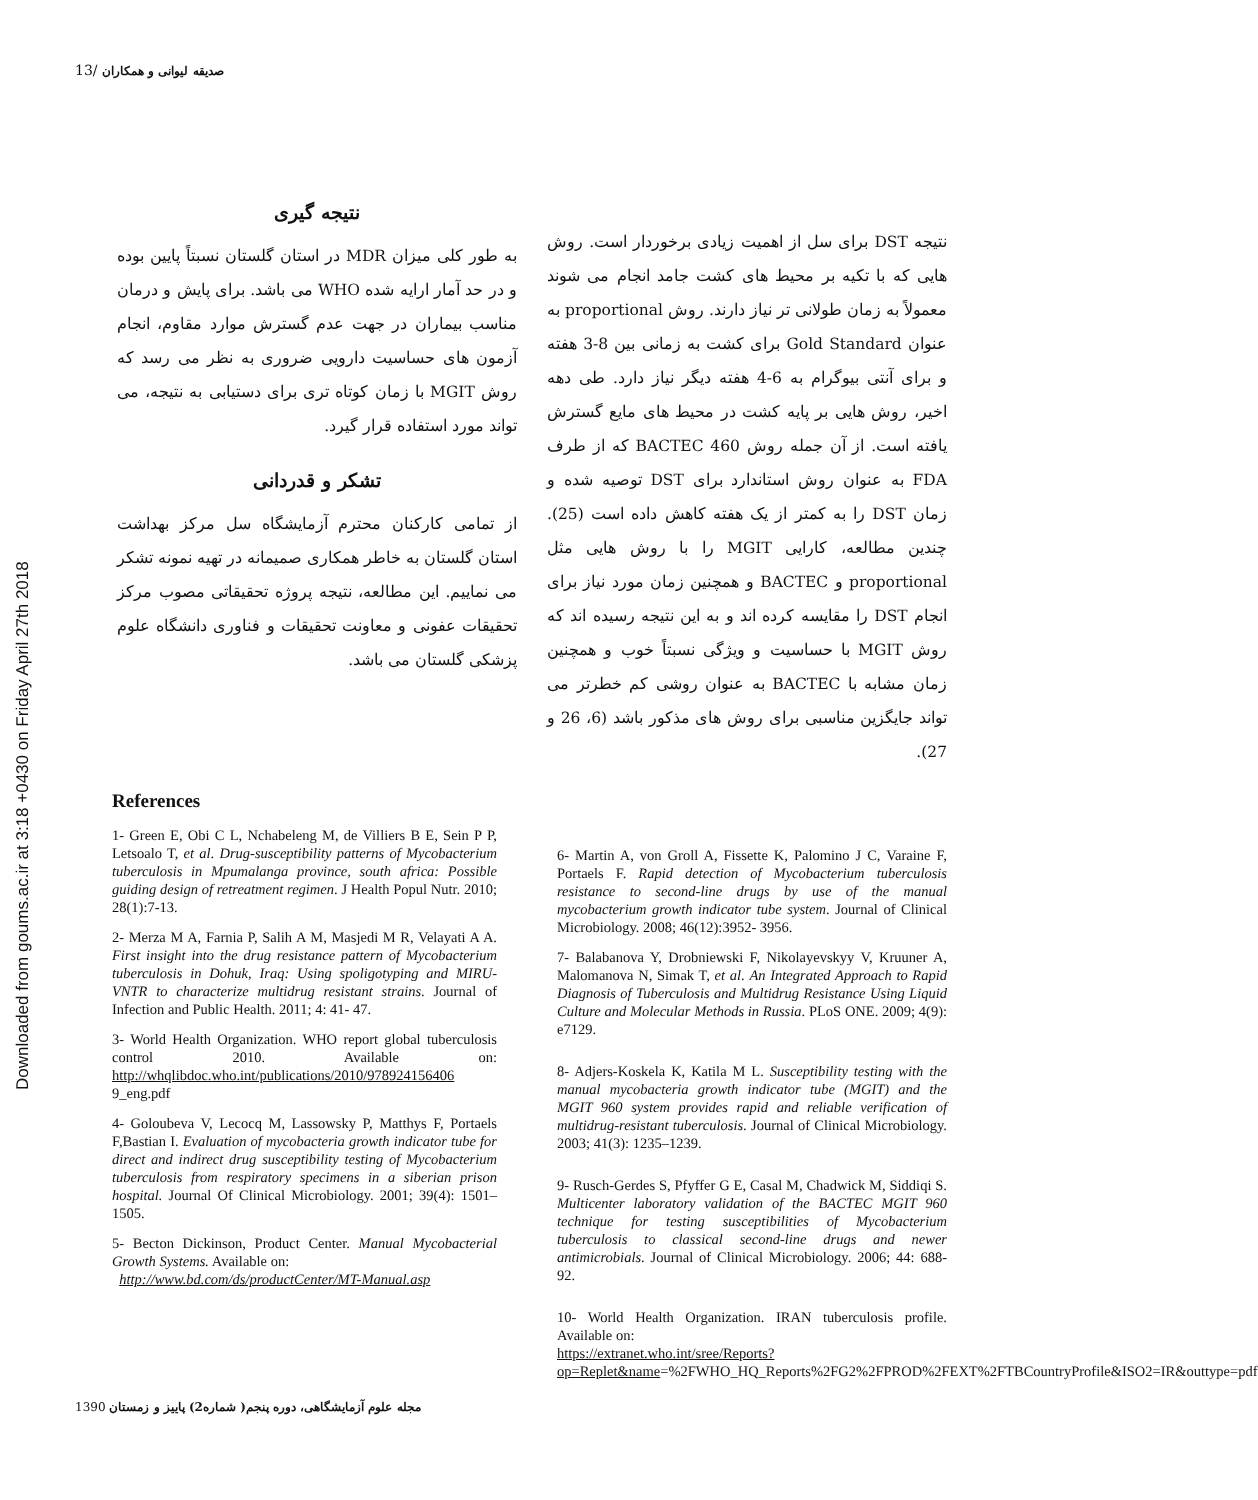Downloaded from goums.ac.ir at 3:18 +0430 on Friday April 27th 2018
13/ صدیقه لیوانی و همکاران
نتیجه DST برای سل از اهمیت زیادی برخوردار است. روش هایی که با تکیه بر محیط های کشت جامد انجام می شوند معمولاً به زمان طولانی تر نیاز دارند. روش proportional به عنوان Gold Standard برای کشت به زمانی بین 8-3 هفته و برای آنتی بیوگرام به 6-4 هفته دیگر نیاز دارد. طی دهه اخیر، روش هایی بر پایه کشت در محیط های مایع گسترش یافته است. از آن جمله روش BACTEC 460 که از طرف FDA به عنوان روش استاندارد برای DST توصیه شده و زمان DST را به کمتر از یک هفته کاهش داده است (25). چندین مطالعه، کارایی MGIT را با روش هایی مثل proportional و BACTEC و همچنین زمان مورد نیاز برای انجام DST را مقایسه کرده اند و به این نتیجه رسیده اند که روش MGIT با حساسیت و ویژگی نسبتاً خوب و همچنین زمان مشابه با BACTEC به عنوان روشی کم خطرتر می تواند جایگزین مناسبی برای روش های مذکور باشد (6، 26 و 27).
نتیجه گیری
به طور کلی میزان MDR در استان گلستان نسبتاً پایین بوده و در حد آمار ارایه شده WHO می باشد. برای پایش و درمان مناسب بیماران در جهت عدم گسترش موارد مقاوم، انجام آزمون های حساسیت دارویی ضروری به نظر می رسد که روش MGIT با زمان کوتاه تری برای دستیابی به نتیجه، می تواند مورد استفاده قرار گیرد.
تشکر و قدردانی
از تمامی کارکنان محترم آزمایشگاه سل مرکز بهداشت استان گلستان به خاطر همکاری صمیمانه در تهیه نمونه تشکر می نماییم. این مطالعه، نتیجه پروژه تحقیقاتی مصوب مرکز تحقیقات عفونی و معاونت تحقیقات و فناوری دانشگاه علوم پزشکی گلستان می باشد.
References
1- Green E, Obi C L, Nchabeleng M, de Villiers B E, Sein P P, Letsoalo T, et al. Drug-susceptibility patterns of Mycobacterium tuberculosis in Mpumalanga province, south africa: Possible guiding design of retreatment regimen. J Health Popul Nutr. 2010; 28(1):7-13.
2- Merza M A, Farnia P, Salih A M, Masjedi M R, Velayati A A. First insight into the drug resistance pattern of Mycobacterium tuberculosis in Dohuk, Iraq: Using spoligotyping and MIRU-VNTR to characterize multidrug resistant strains. Journal of Infection and Public Health. 2011; 4: 41- 47.
3- World Health Organization. WHO report global tuberculosis control 2010. Available on: http://whqlibdoc.who.int/publications/2010/978924156406 9_eng.pdf
4- Goloubeva V, Lecocq M, Lassowsky P, Matthys F, Portaels F,Bastian I. Evaluation of mycobacteria growth indicator tube for direct and indirect drug susceptibility testing of Mycobacterium tuberculosis from respiratory specimens in a siberian prison hospital. Journal Of Clinical Microbiology. 2001; 39(4): 1501–1505.
5- Becton Dickinson, Product Center. Manual Mycobacterial Growth Systems. Available on:
http://www.bd.com/ds/productCenter/MT-Manual.asp
6- Martin A, von Groll A, Fissette K, Palomino J C, Varaine F, Portaels F. Rapid detection of Mycobacterium tuberculosis resistance to second-line drugs by use of the manual mycobacterium growth indicator tube system. Journal of Clinical Microbiology. 2008; 46(12):3952- 3956.
7- Balabanova Y, Drobniewski F, Nikolayevskyy V, Kruuner A, Malomanova N, Simak T, et al. An Integrated Approach to Rapid Diagnosis of Tuberculosis and Multidrug Resistance Using Liquid Culture and Molecular Methods in Russia. PLoS ONE. 2009; 4(9): e7129.
8- Adjers-Koskela K, Katila M L. Susceptibility testing with the manual mycobacteria growth indicator tube (MGIT) and the MGIT 960 system provides rapid and reliable verification of multidrug-resistant tuberculosis. Journal of Clinical Microbiology. 2003; 41(3): 1235–1239.
9- Rusch-Gerdes S, Pfyffer G E, Casal M, Chadwick M, Siddiqi S. Multicenter laboratory validation of the BACTEC MGIT 960 technique for testing susceptibilities of Mycobacterium tuberculosis to classical second-line drugs and newer antimicrobials. Journal of Clinical Microbiology. 2006; 44: 688-92.
10- World Health Organization. IRAN tuberculosis profile. Available on:
https://extranet.who.int/sree/Reports?op=Replet&name=%2FWHO_HQ_Reports%2FG2%2FPROD%2FEXT%2FTBCountryProfile&ISO2=IR&outtype=pdf
مجله علوم آزمایشگاهی، دوره پنجم( شماره2) پاییز و زمستان 1390